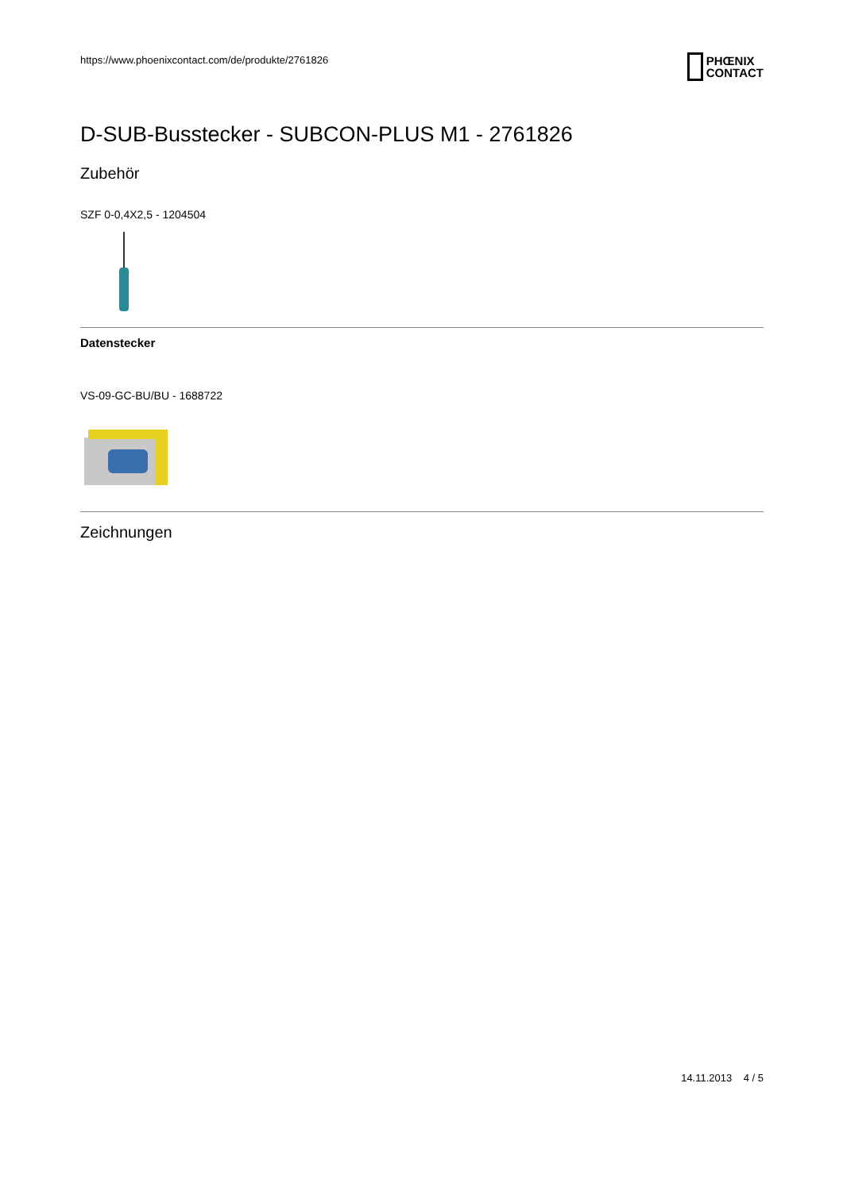https://www.phoenixcontact.com/de/produkte/2761826 PHŒNIX
CONTACT
D-SUB-Busstecker - SUBCON-PLUS M1 - 2761826
Zubehör
SZF 0-0,4X2,5 - 1204504
Datenstecker
VS-09-GC-BU/BU - 1688722
Zeichnungen
14.11.2013 4 / 5